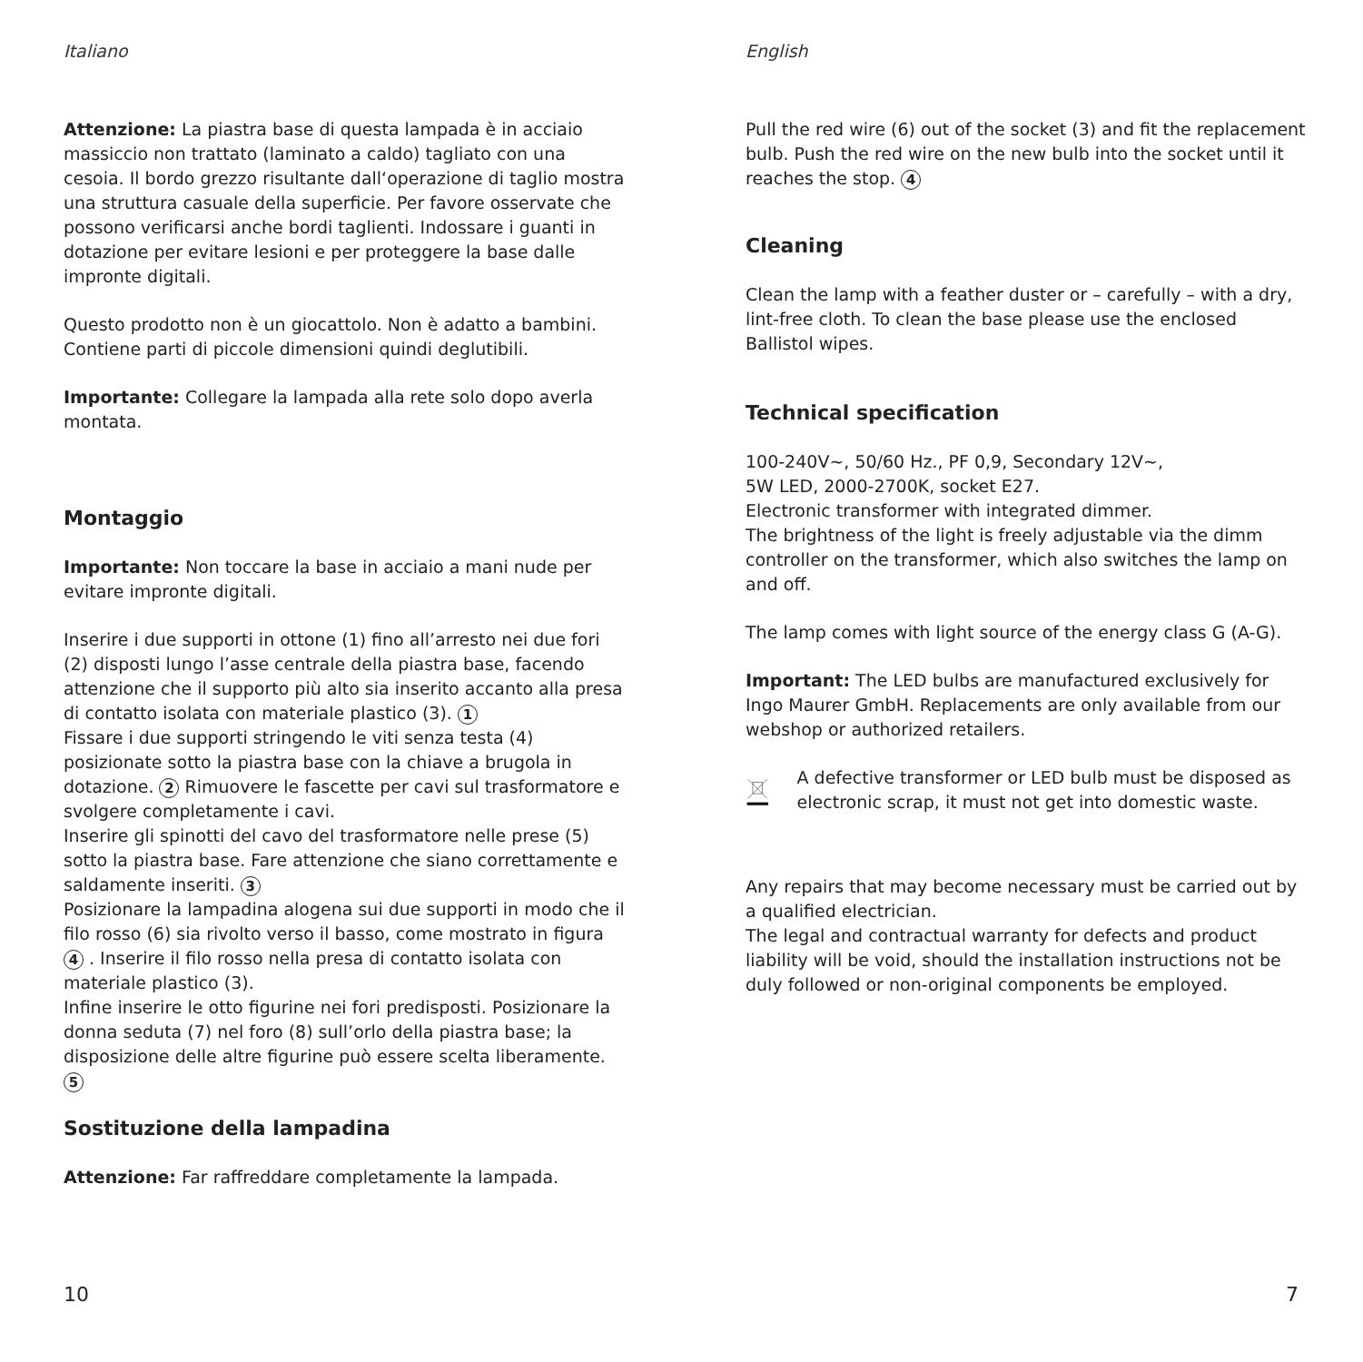Italiano
Attenzione: La piastra base di questa lampada è in acciaio massiccio non trattato (laminato a caldo) tagliato con una cesoia. Il bordo grezzo risultante dall‘operazione di taglio mostra una struttura casuale della superficie. Per favore osservate che possono verificarsi anche bordi taglienti. Indossare i guanti in dotazione per evitare lesioni e per proteggere la base dalle impronte digitali.
Questo prodotto non è un giocattolo. Non è adatto a bambini. Contiene parti di piccole dimensioni quindi deglutibili.
Importante: Collegare la lampada alla rete solo dopo averla montata.
Montaggio
Importante: Non toccare la base in acciaio a mani nude per evitare impronte digitali.
Inserire i due supporti in ottone (1) fino all’arresto nei due fori (2) disposti lungo l’asse centrale della piastra base, facendo attenzione che il supporto più alto sia inserito accanto alla presa di contatto isolata con materiale plastico (3). 1
Fissare i due supporti stringendo le viti senza testa (4) posizionate sotto la piastra base con la chiave a brugola in dotazione. 2 Rimuovere le fascette per cavi sul trasformatore e svolgere completamente i cavi.
Inserire gli spinotti del cavo del trasformatore nelle prese (5) sotto la piastra base. Fare attenzione che siano correttamente e saldamente inseriti. 3
Posizionare la lampadina alogena sui due supporti in modo che il filo rosso (6) sia rivolto verso il basso, come mostrato in figura 4 . Inserire il filo rosso nella presa di contatto isolata con materiale plastico (3).
Infine inserire le otto figurine nei fori predisposti. Posizionare la donna seduta (7) nel foro (8) sull’orlo della piastra base; la disposizione delle altre figurine può essere scelta liberamente. 5
Sostituzione della lampadina
Attenzione: Far raffreddare completamente la lampada.
10
English
Pull the red wire (6) out of the socket (3) and fit the replacement bulb. Push the red wire on the new bulb into the socket until it reaches the stop. 4
Cleaning
Clean the lamp with a feather duster or – carefully – with a dry, lint-free cloth. To clean the base please use the enclosed Ballistol wipes.
Technical specification
100-240V~, 50/60 Hz., PF 0,9, Secondary 12V~,
5W LED, 2000-2700K, socket E27.
Electronic transformer with integrated dimmer.
The brightness of the light is freely adjustable via the dimm controller on the transformer, which also switches the lamp on and off.
The lamp comes with light source of the energy class G (A-G).
Important: The LED bulbs are manufactured exclusively for Ingo Maurer GmbH. Replacements are only available from our webshop or authorized retailers.
A defective transformer or LED bulb must be disposed as electronic scrap, it must not get into domestic waste.
Any repairs that may become necessary must be carried out by a qualified electrician.
The legal and contractual warranty for defects and product liability will be void, should the installation instructions not be duly followed or non-original components be employed.
7